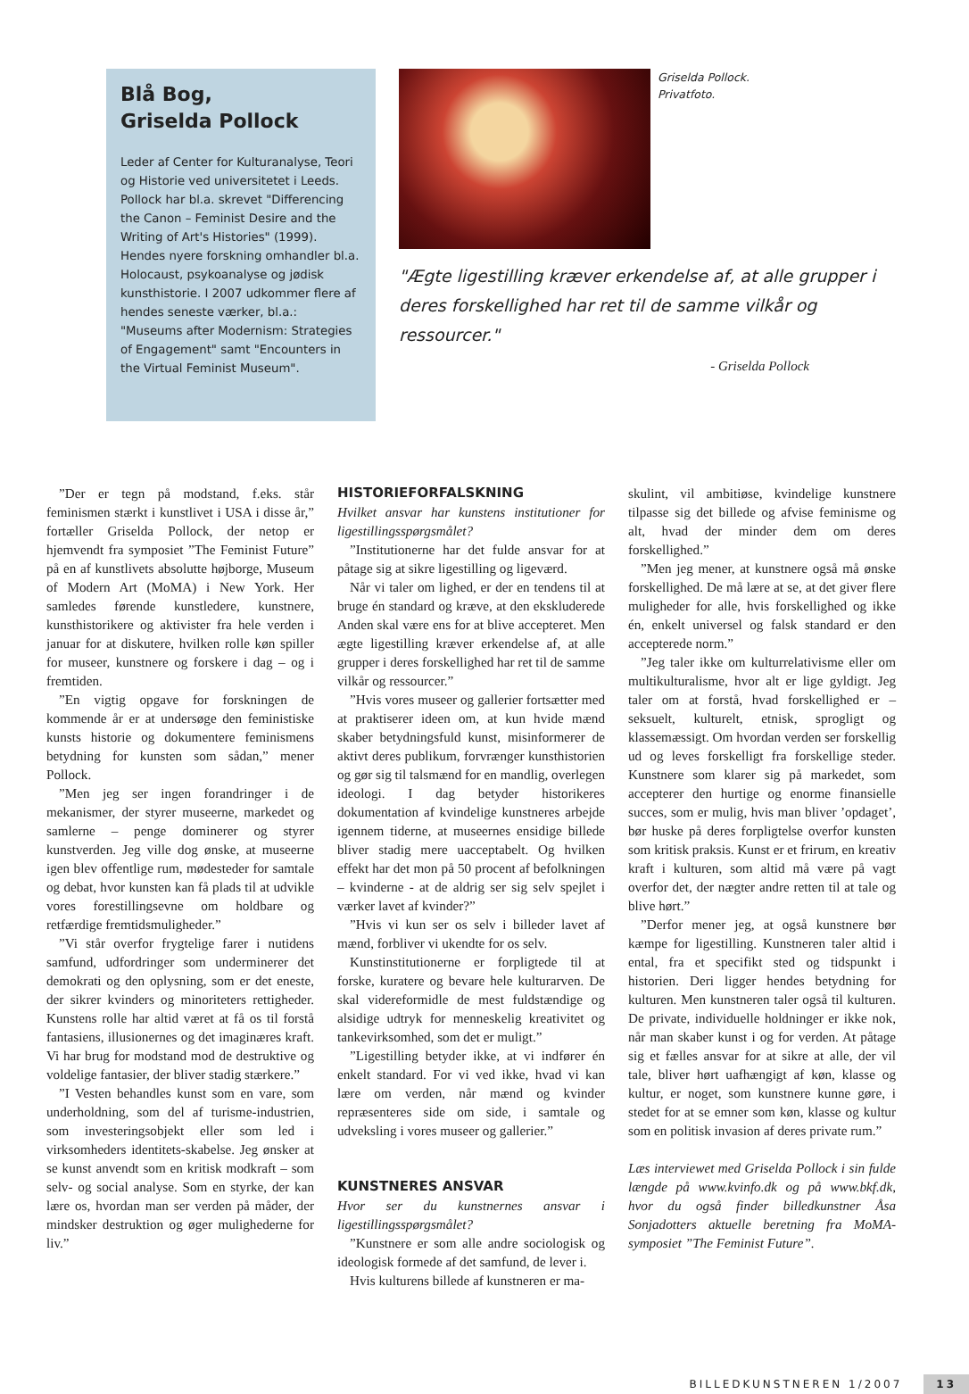Blå Bog,
Griselda Pollock
Leder af Center for Kulturanalyse, Teori og Historie ved universitetet i Leeds. Pollock har bl.a. skrevet "Differencing the Canon – Feminist Desire and the Writing of Art's Histories" (1999). Hendes nyere forskning omhandler bl.a. Holocaust, psykoanalyse og jødisk kunsthistorie. I 2007 udkommer flere af hendes seneste værker, bl.a.: "Museums after Modernism: Strategies of Engagement" samt "Encounters in the Virtual Feminist Museum".
Griselda Pollock.
Privatfoto.
"Ægte ligestilling kræver erkendelse af, at alle grupper i deres forskellighed har ret til de samme vilkår og ressourcer."
- Griselda Pollock
”Der er tegn på modstand, f.eks. står feminismen stærkt i kunstlivet i USA i disse år,” fortæller Griselda Pollock, der netop er hjemvendt fra symposiet ”The Feminist Future” på en af kunstlivets absolutte højborge, Museum of Modern Art (MoMA) i New York. Her samledes førende kunstledere, kunstnere, kunsthistorikere og aktivister fra hele verden i januar for at diskutere, hvilken rolle køn spiller for museer, kunstnere og forskere i dag – og i fremtiden.
”En vigtig opgave for forskningen de kommende år er at undersøge den feministiske kunsts historie og dokumentere feminismens betydning for kunsten som sådan,” mener Pollock.
”Men jeg ser ingen forandringer i de mekanismer, der styrer museerne, markedet og samlerne – penge dominerer og styrer kunstverden. Jeg ville dog ønske, at museerne igen blev offentlige rum, mødesteder for samtale og debat, hvor kunsten kan få plads til at udvikle vores forestillingsevne om holdbare og retfærdige fremtidsmuligheder.”
”Vi står overfor frygtelige farer i nutidens samfund, udfordringer som underminerer det demokrati og den oplysning, som er det eneste, der sikrer kvinders og minoriteters rettigheder. Kunstens rolle har altid været at få os til forstå fantasiens, illusionernes og det imaginæres kraft. Vi har brug for modstand mod de destruktive og voldelige fantasier, der bliver stadig stærkere.”
”I Vesten behandles kunst som en vare, som underholdning, som del af turisme-industrien, som investeringsobjekt eller som led i virksomheders identitets-skabelse. Jeg ønsker at se kunst anvendt som en kritisk modkraft – som selv- og social analyse. Som en styrke, der kan lære os, hvordan man ser verden på måder, der mindsker destruktion og øger mulighederne for liv.”
HISTORIEFORFALSKNING
Hvilket ansvar har kunstens institutioner for ligestillingsspørgsmålet?
”Institutionerne har det fulde ansvar for at påtage sig at sikre ligestilling og ligeværd.
Når vi taler om lighed, er der en tendens til at bruge én standard og kræve, at den ekskluderede Anden skal være ens for at blive accepteret. Men ægte ligestilling kræver erkendelse af, at alle grupper i deres forskellighed har ret til de samme vilkår og ressourcer.”
”Hvis vores museer og gallerier fortsætter med at praktiserer ideen om, at kun hvide mænd skaber betydningsfuld kunst, misinformerer de aktivt deres publikum, forvrænger kunsthistorien og gør sig til talsmænd for en mandlig, overlegen ideologi. I dag betyder historikeres dokumentation af kvindelige kunstneres arbejde igennem tiderne, at museernes ensidige billede bliver stadig mere uacceptabelt. Og hvilken effekt har det mon på 50 procent af befolkningen – kvinderne - at de aldrig ser sig selv spejlet i værker lavet af kvinder?”
”Hvis vi kun ser os selv i billeder lavet af mænd, forbliver vi ukendte for os selv.
Kunstinstitutionerne er forpligtede til at forske, kuratere og bevare hele kulturarven. De skal videreformidle de mest fuldstændige og alsidige udtryk for menneskelig kreativitet og tankevirksomhed, som det er muligt.”
”Ligestilling betyder ikke, at vi indfører én enkelt standard. For vi ved ikke, hvad vi kan lære om verden, når mænd og kvinder repræsenteres side om side, i samtale og udveksling i vores museer og gallerier.”
KUNSTNERES ANSVAR
Hvor ser du kunstnernes ansvar i ligestillingsspørgsmålet?
”Kunstnere er som alle andre sociologisk og ideologisk formede af det samfund, de lever i.
Hvis kulturens billede af kunstneren er ma-
skulint, vil ambitiøse, kvindelige kunstnere tilpasse sig det billede og afvise feminisme og alt, hvad der minder dem om deres forskellighed.”
”Men jeg mener, at kunstnere også må ønske forskellighed. De må lære at se, at det giver flere muligheder for alle, hvis forskellighed og ikke én, enkelt universel og falsk standard er den accepterede norm.”
”Jeg taler ikke om kulturrelativisme eller om multikulturalisme, hvor alt er lige gyldigt. Jeg taler om at forstå, hvad forskellighed er – seksuelt, kulturelt, etnisk, sprogligt og klassemæssigt. Om hvordan verden ser forskellig ud og leves forskelligt fra forskellige steder. Kunstnere som klarer sig på markedet, som accepterer den hurtige og enorme finansielle succes, som er mulig, hvis man bliver ’opdaget’, bør huske på deres forpligtelse overfor kunsten som kritisk praksis. Kunst er et frirum, en kreativ kraft i kulturen, som altid må være på vagt overfor det, der nægter andre retten til at tale og blive hørt.”
”Derfor mener jeg, at også kunstnere bør kæmpe for ligestilling. Kunstneren taler altid i ental, fra et specifikt sted og tidspunkt i historien. Deri ligger hendes betydning for kulturen. Men kunstneren taler også til kulturen. De private, individuelle holdninger er ikke nok, når man skaber kunst i og for verden. At påtage sig et fælles ansvar for at sikre at alle, der vil tale, bliver hørt uafhængigt af køn, klasse og kultur, er noget, som kunstnere kunne gøre, i stedet for at se emner som køn, klasse og kultur som en politisk invasion af deres private rum.”
Læs interviewet med Griselda Pollock i sin fulde længde på www.kvinfo.dk og på www.bkf.dk, hvor du også finder billedkunstner Åsa Sonjadotters aktuelle beretning fra MoMA-symposiet ”The Feminist Future”.
BILLEDKUNSTNEREN 1/2007 13